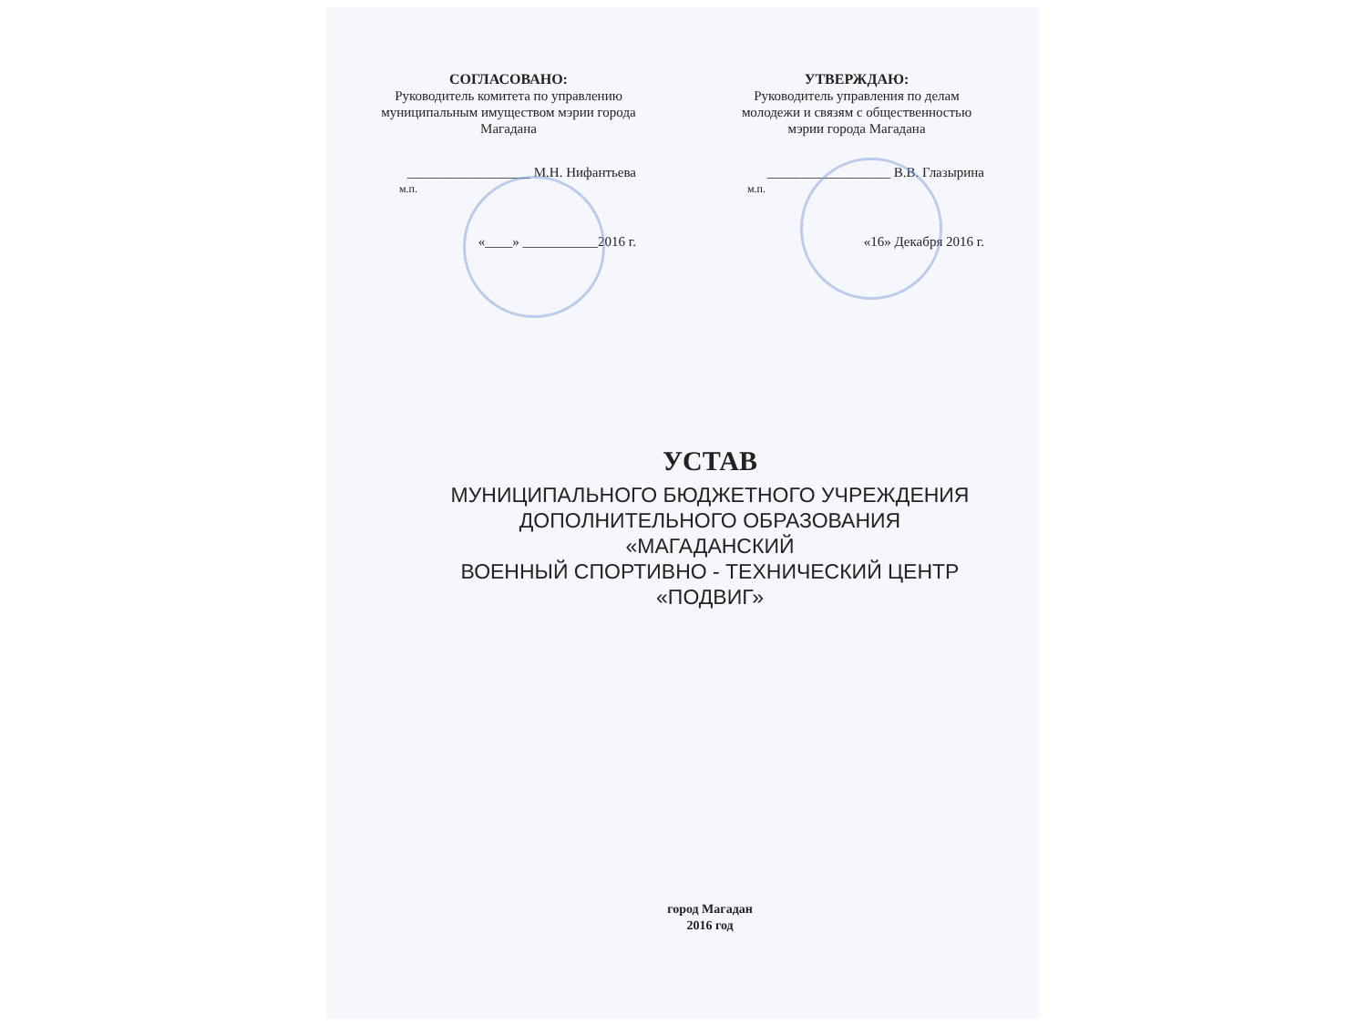СОГЛАСОВАНО:
Руководитель комитета по управлению муниципальным имуществом мэрии города Магадана
__________________ М.Н. Нифантьева
м.п.
«____» ___________2016 г.
УТВЕРЖДАЮ:
Руководитель управления по делам молодежи и связям с общественностью мэрии города Магадана
__________________ В.В. Глазырина
м.п.
«16» Декабря 2016 г.
УСТАВ
МУНИЦИПАЛЬНОГО БЮДЖЕТНОГО УЧРЕЖДЕНИЯ
ДОПОЛНИТЕЛЬНОГО ОБРАЗОВАНИЯ «МАГАДАНСКИЙ
ВОЕННЫЙ СПОРТИВНО - ТЕХНИЧЕСКИЙ ЦЕНТР
«ПОДВИГ»
город Магадан
2016 год